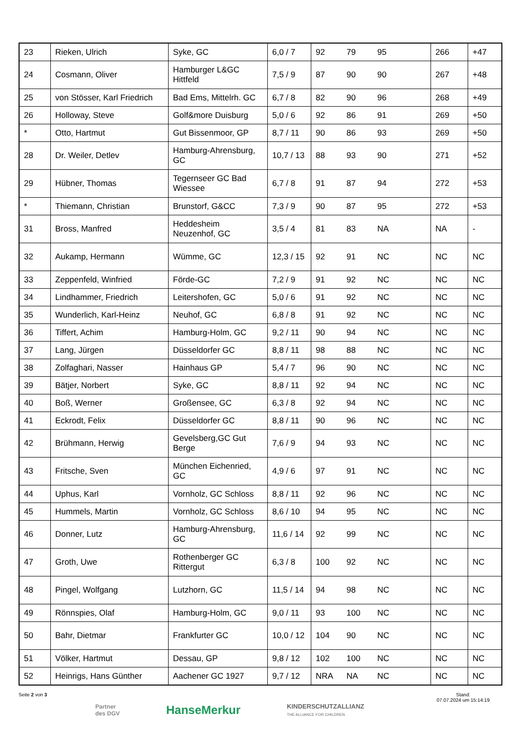| 23 | Rieken, Ulrich | Syke, GC | 6,0 / 7 | 92 | 79 | 95 | 266 | +47 |
| 24 | Cosmann, Oliver | Hamburger L&GC Hittfeld | 7,5 / 9 | 87 | 90 | 90 | 267 | +48 |
| 25 | von Stösser, Karl Friedrich | Bad Ems, Mittelrh. GC | 6,7 / 8 | 82 | 90 | 96 | 268 | +49 |
| 26 | Holloway, Steve | Golf&more Duisburg | 5,0 / 6 | 92 | 86 | 91 | 269 | +50 |
| * | Otto, Hartmut | Gut Bissenmoor, GP | 8,7 / 11 | 90 | 86 | 93 | 269 | +50 |
| 28 | Dr. Weiler, Detlev | Hamburg-Ahrensburg, GC | 10,7 / 13 | 88 | 93 | 90 | 271 | +52 |
| 29 | Hübner, Thomas | Tegernseer GC Bad Wiessee | 6,7 / 8 | 91 | 87 | 94 | 272 | +53 |
| * | Thiemann, Christian | Brunstorf, G&CC | 7,3 / 9 | 90 | 87 | 95 | 272 | +53 |
| 31 | Bross, Manfred | Heddesheim Neuzenhof, GC | 3,5 / 4 | 81 | 83 | NA | NA | - |
| 32 | Aukamp, Hermann | Wümme, GC | 12,3 / 15 | 92 | 91 | NC | NC | NC |
| 33 | Zeppenfeld, Winfried | Förde-GC | 7,2 / 9 | 91 | 92 | NC | NC | NC |
| 34 | Lindhammer, Friedrich | Leitershofen, GC | 5,0 / 6 | 91 | 92 | NC | NC | NC |
| 35 | Wunderlich, Karl-Heinz | Neuhof, GC | 6,8 / 8 | 91 | 92 | NC | NC | NC |
| 36 | Tiffert, Achim | Hamburg-Holm, GC | 9,2 / 11 | 90 | 94 | NC | NC | NC |
| 37 | Lang, Jürgen | Düsseldorfer GC | 8,8 / 11 | 98 | 88 | NC | NC | NC |
| 38 | Zolfaghari, Nasser | Hainhaus GP | 5,4 / 7 | 96 | 90 | NC | NC | NC |
| 39 | Bätjer, Norbert | Syke, GC | 8,8 / 11 | 92 | 94 | NC | NC | NC |
| 40 | Boß, Werner | Großensee, GC | 6,3 / 8 | 92 | 94 | NC | NC | NC |
| 41 | Eckrodt, Felix | Düsseldorfer GC | 8,8 / 11 | 90 | 96 | NC | NC | NC |
| 42 | Brühmann, Herwig | Gevelsberg,GC Gut Berge | 7,6 / 9 | 94 | 93 | NC | NC | NC |
| 43 | Fritsche, Sven | München Eichenried, GC | 4,9 / 6 | 97 | 91 | NC | NC | NC |
| 44 | Uphus, Karl | Vornholz, GC Schloss | 8,8 / 11 | 92 | 96 | NC | NC | NC |
| 45 | Hummels, Martin | Vornholz, GC Schloss | 8,6 / 10 | 94 | 95 | NC | NC | NC |
| 46 | Donner, Lutz | Hamburg-Ahrensburg, GC | 11,6 / 14 | 92 | 99 | NC | NC | NC |
| 47 | Groth, Uwe | Rothenberger GC Rittergut | 6,3 / 8 | 100 | 92 | NC | NC | NC |
| 48 | Pingel, Wolfgang | Lutzhorn, GC | 11,5 / 14 | 94 | 98 | NC | NC | NC |
| 49 | Rönnspies, Olaf | Hamburg-Holm, GC | 9,0 / 11 | 93 | 100 | NC | NC | NC |
| 50 | Bahr, Dietmar | Frankfurter GC | 10,0 / 12 | 104 | 90 | NC | NC | NC |
| 51 | Völker, Hartmut | Dessau, GP | 9,8 / 12 | 102 | 100 | NC | NC | NC |
| 52 | Heinrigs, Hans Günther | Aachener GC 1927 | 9,7 / 12 | NRA | NA | NC | NC | NC |
Seite 2 von 3 Stand:
07.07.2024 um 15:14:19
Partner
des DGV
HanseMerkur
KINDERSCHUTZALLIANZ
THE ALLIANCE FOR CHILDREN